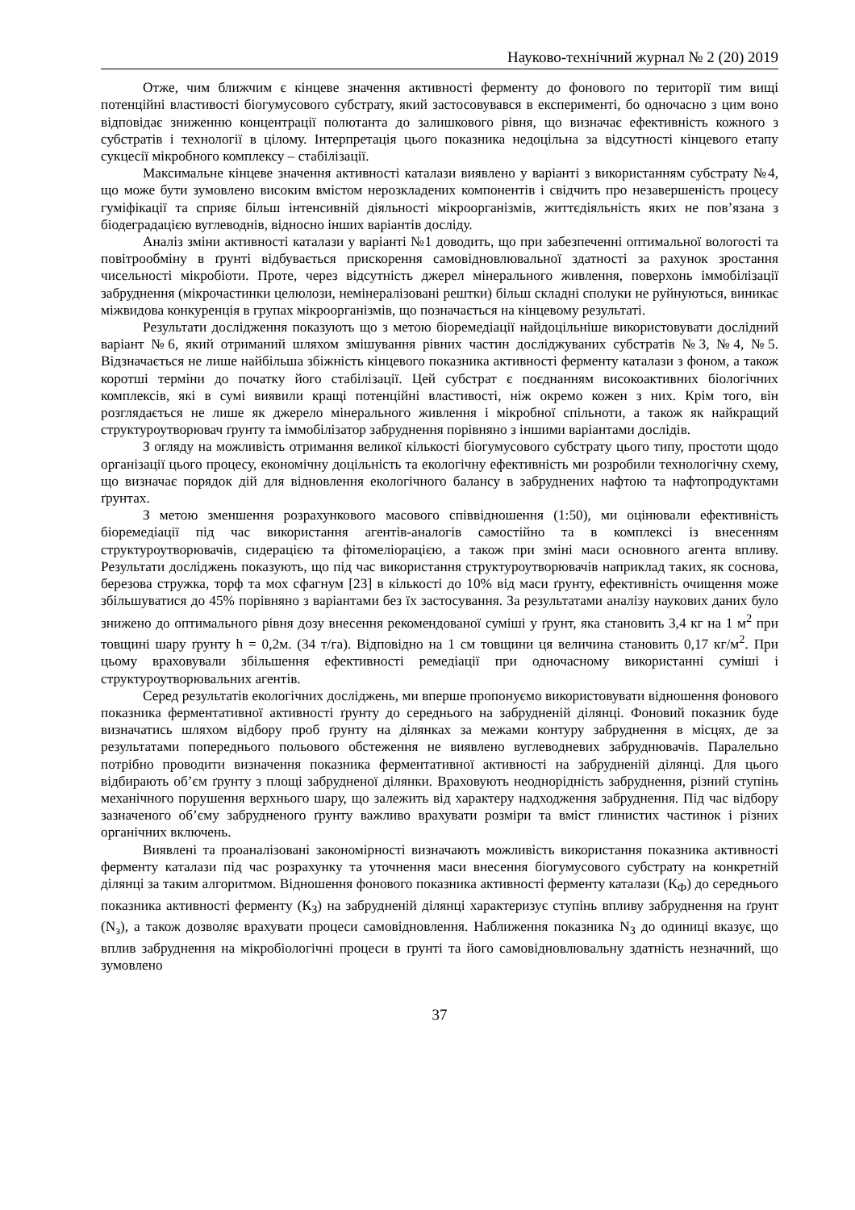Науково-технічний журнал № 2 (20) 2019
Отже, чим ближчим є кінцеве значення активності ферменту до фонового по території тим вищі потенційні властивості біогумусового субстрату, який застосовувався в експерименті, бо одночасно з цим воно відповідає зниженню концентрації полютанта до залишкового рівня, що визначає ефективність кожного з субстратів і технології в цілому. Інтерпретація цього показника недоцільна за відсутності кінцевого етапу сукцесії мікробного комплексу – стабілізації.
Максимальне кінцеве значення активності каталази виявлено у варіанті з використанням субстрату №4, що може бути зумовлено високим вмістом нерозкладених компонентів і свідчить про незавершеність процесу гуміфікації та сприяє більш інтенсивній діяльності мікроорганізмів, життєдіяльність яких не пов’язана з біодеградацією вуглеводнів, відносно інших варіантів досліду.
Аналіз зміни активності каталази у варіанті №1 доводить, що при забезпеченні оптимальної вологості та повітрообміну в ґрунті відбувається прискорення самовідновлювальної здатності за рахунок зростання чисельності мікробіоти. Проте, через відсутність джерел мінерального живлення, поверхонь іммобілізації забруднення (мікрочастинки целюлози, немінералізовані рештки) більш складні сполуки не руйнуються, виникає міжвидова конкуренція в групах мікроорганізмів, що позначається на кінцевому результаті.
Результати дослідження показують що з метою біоремедіації найдоцільніше використовувати дослідний варіант №6, який отриманий шляхом змішування рівних частин досліджуваних субстратів №3, №4, №5. Відзначається не лише найбільша збіжність кінцевого показника активності ферменту каталази з фоном, а також коротші терміни до початку його стабілізації. Цей субстрат є поєднанням високоактивних біологічних комплексів, які в сумі виявили кращі потенційні властивості, ніж окремо кожен з них. Крім того, він розглядається не лише як джерело мінерального живлення і мікробної спільноти, а також як найкращий структуроутворювач ґрунту та іммобілізатор забруднення порівняно з іншими варіантами дослідів.
З огляду на можливість отримання великої кількості біогумусового субстрату цього типу, простоти щодо організації цього процесу, економічну доцільність та екологічну ефективність ми розробили технологічну схему, що визначає порядок дій для відновлення екологічного балансу в забруднених нафтою та нафтопродуктами ґрунтах.
З метою зменшення розрахункового масового співвідношення (1:50), ми оцінювали ефективність біоремедіації під час використання агентів-аналогів самостійно та в комплексі із внесенням структуроутворювачів, сидерацією та фітомеліорацією, а також при зміні маси основного агента впливу. Результати досліджень показують, що під час використання структуроутворювачів наприклад таких, як соснова, березова стружка, торф та мох сфагнум [23] в кількості до 10% від маси ґрунту, ефективність очищення може збільшуватися до 45% порівняно з варіантами без їх застосування. За результатами аналізу наукових даних було знижено до оптимального рівня дозу внесення рекомендованої суміші у ґрунт, яка становить 3,4 кг на 1 м<sup>2</sup> при товщині шару ґрунту h = 0,2м. (34 т/га). Відповідно на 1 см товщини ця величина становить 0,17 кг/м<sup>2</sup>. При цьому враховували збільшення ефективності ремедіації при одночасному використанні суміші і структуроутворювальних агентів.
Серед результатів екологічних досліджень, ми вперше пропонуємо використовувати відношення фонового показника ферментативної активності ґрунту до середнього на забрудненій ділянці. Фоновий показник буде визначатись шляхом відбору проб ґрунту на ділянках за межами контуру забруднення в місцях, де за результатами попереднього польового обстеження не виявлено вуглеводневих забруднювачів. Паралельно потрібно проводити визначення показника ферментативної активності на забрудненій ділянці. Для цього відбирають об’єм ґрунту з площі забрудненої ділянки. Враховують неоднорідність забруднення, різний ступінь механічного порушення верхнього шару, що залежить від характеру надходження забруднення. Під час відбору зазначеного об’єму забрудненого ґрунту важливо врахувати розміри та вміст глинистих частинок і різних органічних включень.
Виявлені та проаналізовані закономірності визначають можливість використання показника активності ферменту каталази під час розрахунку та уточнення маси внесення біогумусового субстрату на конкретній ділянці за таким алгоритмом. Відношення фонового показника активності ферменту каталази (К<sub>Ф</sub>) до середнього показника активності ферменту (К<sub>З</sub>) на забрудненій ділянці характеризує ступінь впливу забруднення на ґрунт (N<sub>з</sub>), а також дозволяє врахувати процеси самовідновлення. Наближення показника N<sub>З</sub> до одиниці вказує, що вплив забруднення на мікробіологічні процеси в ґрунті та його самовідновлювальну здатність незначний, що зумовлено
37